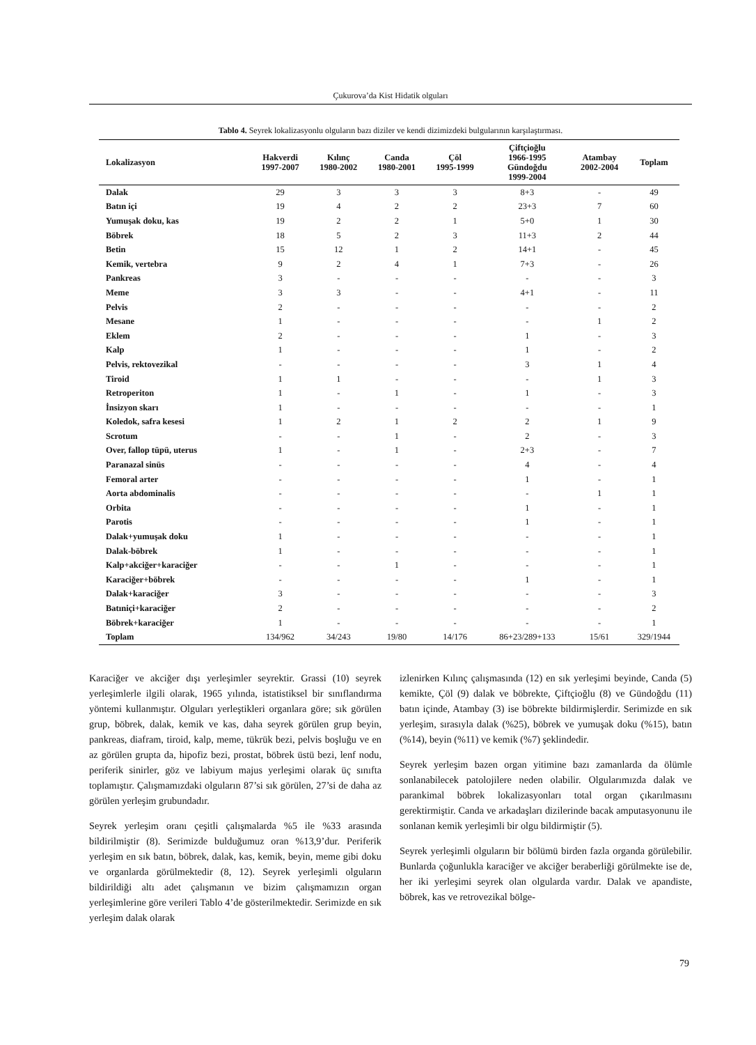Çukurova’da Kist Hidatik olguları
Tablo 4. Seyrek lokalizasyonlu olguların bazı diziler ve kendi dizimizdeki bulgularının karşılaştırması.
| Lokalizasyon | Hakverdi 1997-2007 | Kılınç 1980-2002 | Canda 1980-2001 | Çöl 1995-1999 | Çiftçioğlu 1966-1995 Gündoğdu 1999-2004 | Atambay 2002-2004 | Toplam |
| --- | --- | --- | --- | --- | --- | --- | --- |
| Dalak | 29 | 3 | 3 | 3 | 8+3 | - | 49 |
| Batın içi | 19 | 4 | 2 | 2 | 23+3 | 7 | 60 |
| Yumuşak doku, kas | 19 | 2 | 2 | 1 | 5+0 | 1 | 30 |
| Böbrek | 18 | 5 | 2 | 3 | 11+3 | 2 | 44 |
| Betin | 15 | 12 | 1 | 2 | 14+1 | - | 45 |
| Kemik, vertebra | 9 | 2 | 4 | 1 | 7+3 | - | 26 |
| Pankreas | 3 | - | - | - | - | - | 3 |
| Meme | 3 | 3 | - | - | 4+1 | - | 11 |
| Pelvis | 2 | - | - | - | - | - | 2 |
| Mesane | 1 | - | - | - | - | 1 | 2 |
| Eklem | 2 | - | - | - | 1 | - | 3 |
| Kalp | 1 | - | - | - | 1 | - | 2 |
| Pelvis, rektovezikal | - | - | - | - | 3 | 1 | 4 |
| Tiroid | 1 | 1 | - | - | - | 1 | 3 |
| Retroperiton | 1 | - | 1 | - | 1 | - | 3 |
| İnsizyon skarı | 1 | - | - | - | - | - | 1 |
| Koledok, safra kesesi | 1 | 2 | 1 | 2 | 2 | 1 | 9 |
| Scrotum | - | - | 1 | - | 2 | - | 3 |
| Over, fallop tüpü, uterus | 1 | - | 1 | - | 2+3 | - | 7 |
| Paranazal sinüs | - | - | - | - | 4 | - | 4 |
| Femoral arter | - | - | - | - | 1 | - | 1 |
| Aorta abdominalis | - | - | - | - | - | 1 | 1 |
| Orbita | - | - | - | - | 1 | - | 1 |
| Parotis | - | - | - | - | 1 | - | 1 |
| Dalak+yumuşak doku | 1 | - | - | - | - | - | 1 |
| Dalak-böbrek | 1 | - | - | - | - | - | 1 |
| Kalp+akciğer+karaciğer | - | - | 1 | - | - | - | 1 |
| Karaciğer+böbrek | - | - | - | - | 1 | - | 1 |
| Dalak+karaciğer | 3 | - | - | - | - | - | 3 |
| Batıniçi+karaciğer | 2 | - | - | - | - | - | 2 |
| Böbrek+karaciğer | 1 | - | - | - | - | - | 1 |
| Toplam | 134/962 | 34/243 | 19/80 | 14/176 | 86+23/289+133 | 15/61 | 329/1944 |
Karaciğer ve akciğer dışı yerleşimler seyrektir. Grassi (10) seyrek yerleşimlerle ilgili olarak, 1965 yılında, istatistiksel bir sınıflandırma yöntemi kullanmıştır. Olguları yerleştikleri organlara göre; sık görülen grup, böbrek, dalak, kemik ve kas, daha seyrek görülen grup beyin, pankreas, diafram, tiroid, kalp, meme, tükrük bezi, pelvis boşluğu ve en az görülen grupta da, hipofiz bezi, prostat, böbrek üstü bezi, lenf nodu, periferik sinirler, göz ve labiyum majus yerleşimi olarak üç sınıfta toplamıştır. Çalışmamızdaki olguların 87’si sık görülen, 27’si de daha az görülen yerleşim grubundadır.
Seyrek yerleşim oranı çeşitli çalışmalarda %5 ile %33 arasında bildirilmiştir (8). Serimizde bulduğumuz oran %13,9’dur. Periferik yerleşim en sık batın, böbrek, dalak, kas, kemik, beyin, meme gibi doku ve organlarda görülmektedir (8, 12). Seyrek yerleşimli olguların bildirildiği altı adet çalışmanın ve bizim çalışmamızın organ yerleşimlerine göre verileri Tablo 4’de gösterilmektedir. Serimizde en sık yerleşim dalak olarak
izlenirken Kılınç çalışmasında (12) en sık yerleşimi beyinde, Canda (5) kemikte, Çöl (9) dalak ve böbrekte, Çiftçioğlu (8) ve Gündoğdu (11) batın içinde, Atambay (3) ise böbrekte bildirmişlerdir. Serimizde en sık yerleşim, sırasıyla dalak (%25), böbrek ve yumuşak doku (%15), batın (%14), beyin (%11) ve kemik (%7) şeklindedir.
Seyrek yerleşim bazen organ yitimine bazı zamanlarda da ölümle sonlanabilecek patolojilere neden olabilir. Olgularımızda dalak ve parankimal böbrek lokalizasyonları total organ çıkarılmasını gerektirmiştir. Canda ve arkadaşları dizilerinde bacak amputasyonunu ile sonlanan kemik yerleşimli bir olgu bildirmiştir (5).
Seyrek yerleşimli olguların bir bölümü birden fazla organda görülebilir. Bunlarda çoğunlukla karaciğer ve akciğer beraberliği görülmekte ise de, her iki yerleşimi seyrek olan olgularda vardır. Dalak ve apandiste, böbrek, kas ve retrovezikal bölge-
79